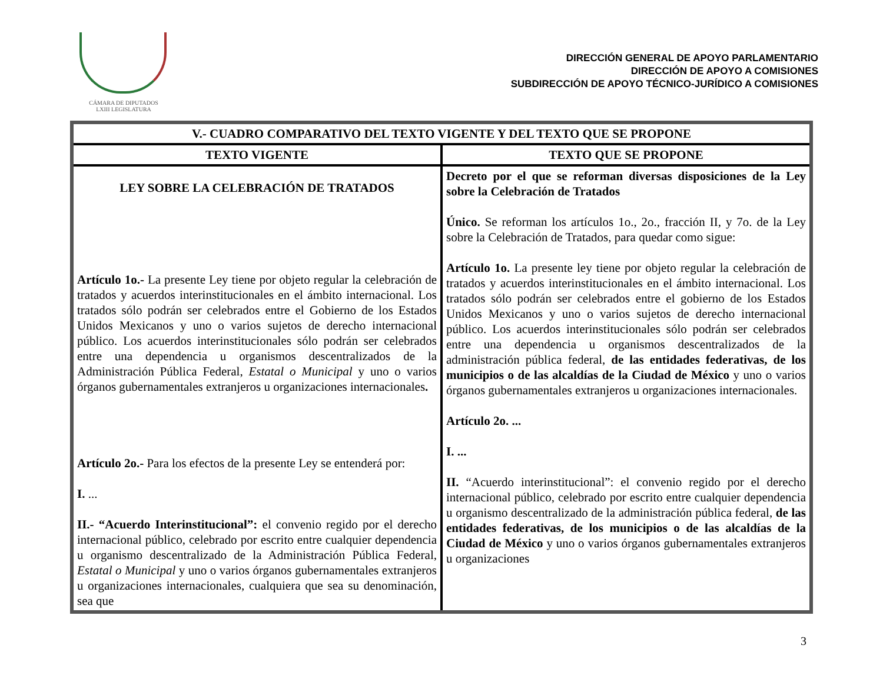CÁMARA DE DIPUTADOS
LXIII LEGISLATURA
DIRECCIÓN GENERAL DE APOYO PARLAMENTARIO
DIRECCIÓN DE APOYO A COMISIONES
SUBDIRECCIÓN DE APOYO TÉCNICO-JURÍDICO A COMISIONES
| V.- CUADRO COMPARATIVO DEL TEXTO VIGENTE Y DEL TEXTO QUE SE PROPONE | |
| --- | --- |
| TEXTO VIGENTE | TEXTO QUE SE PROPONE |
| LEY SOBRE LA CELEBRACIÓN DE TRATADOS Artículo 1o.- La presente Ley tiene por objeto regular la celebración de tratados y acuerdos interinstitucionales en el ámbito internacional. Los tratados sólo podrán ser celebrados entre el Gobierno de los Estados Unidos Mexicanos y uno o varios sujetos de derecho internacional público. Los acuerdos interinstitucionales sólo podrán ser celebrados entre una dependencia u organismos descentralizados de la Administración Pública Federal, Estatal o Municipal y uno o varios órganos gubernamentales extranjeros u organizaciones internacionales . Artículo 2o.- Para los efectos de la presente Ley se entenderá por: I. ... II.- “Acuerdo Interinstitucional”: el convenio regido por el derecho internacional público, celebrado por escrito entre cualquier dependencia u organismo descentralizado de la Administración Pública Federal, Estatal o Municipal y uno o varios órganos gubernamentales extranjeros u organizaciones internacionales, cualquiera que sea su denominación, sea que | Decreto por el que se reforman diversas disposiciones de la Ley sobre la Celebración de Tratados Único. Se reforman los artículos 1o., 2o., fracción II, y 7o. de la Ley sobre la Celebración de Tratados, para quedar como sigue: Artículo 1o. La presente ley tiene por objeto regular la celebración de tratados y acuerdos interinstitucionales en el ámbito internacional. Los tratados sólo podrán ser celebrados entre el gobierno de los Estados Unidos Mexicanos y uno o varios sujetos de derecho internacional público. Los acuerdos interinstitucionales sólo podrán ser celebrados entre una dependencia u organismos descentralizados de la administración pública federal, de las entidades federativas, de los municipios o de las alcaldías de la Ciudad de México y uno o varios órganos gubernamentales extranjeros u organizaciones internacionales. Artículo 2o. ... I. ... II. “Acuerdo interinstitucional”: el convenio regido por el derecho internacional público, celebrado por escrito entre cualquier dependencia u organismo descentralizado de la administración pública federal, de las entidades federativas, de los municipios o de las alcaldías de la Ciudad de México y uno o varios órganos gubernamentales extranjeros u organizaciones |
3